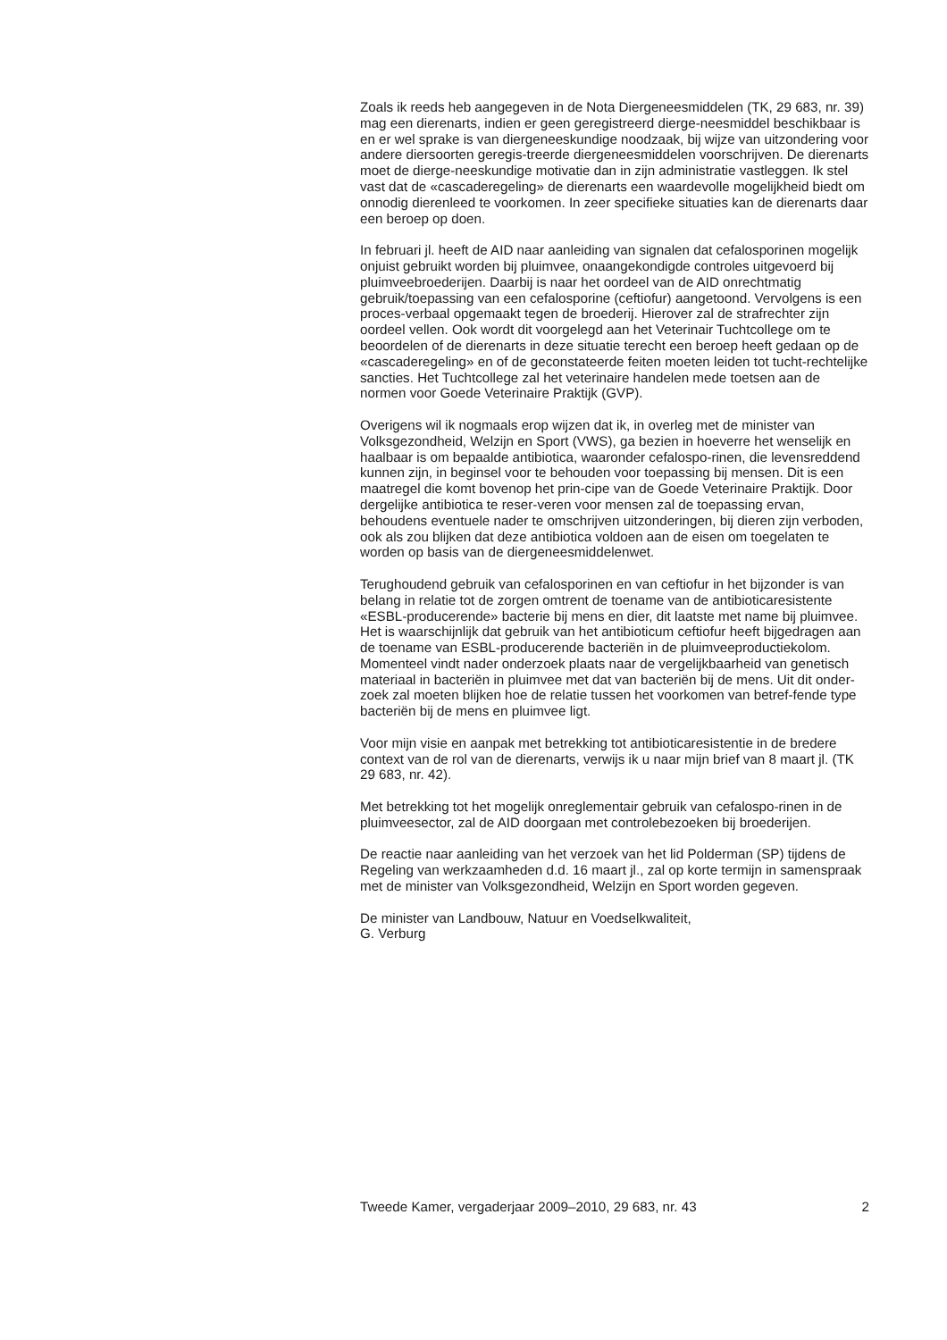Zoals ik reeds heb aangegeven in de Nota Diergeneesmiddelen (TK, 29 683, nr. 39) mag een dierenarts, indien er geen geregistreerd dierge-neesmiddel beschikbaar is en er wel sprake is van diergeneeskundige noodzaak, bij wijze van uitzondering voor andere diersoorten geregis-treerde diergeneesmiddelen voorschrijven. De dierenarts moet de dierge-neeskundige motivatie dan in zijn administratie vastleggen. Ik stel vast dat de «cascaderegeling» de dierenarts een waardevolle mogelijkheid biedt om onnodig dierenleed te voorkomen. In zeer specifieke situaties kan de dierenarts daar een beroep op doen.
In februari jl. heeft de AID naar aanleiding van signalen dat cefalosporinen mogelijk onjuist gebruikt worden bij pluimvee, onaangekondigde controles uitgevoerd bij pluimveebroederijen. Daarbij is naar het oordeel van de AID onrechtmatig gebruik/toepassing van een cefalosporine (ceftiofur) aangetoond. Vervolgens is een proces-verbaal opgemaakt tegen de broederij. Hierover zal de strafrechter zijn oordeel vellen. Ook wordt dit voorgelegd aan het Veterinair Tuchtcollege om te beoordelen of de dierenarts in deze situatie terecht een beroep heeft gedaan op de «cascaderegeling» en of de geconstateerde feiten moeten leiden tot tucht-rechtelijke sancties. Het Tuchtcollege zal het veterinaire handelen mede toetsen aan de normen voor Goede Veterinaire Praktijk (GVP).
Overigens wil ik nogmaals erop wijzen dat ik, in overleg met de minister van Volksgezondheid, Welzijn en Sport (VWS), ga bezien in hoeverre het wenselijk en haalbaar is om bepaalde antibiotica, waaronder cefalospo-rinen, die levensreddend kunnen zijn, in beginsel voor te behouden voor toepassing bij mensen. Dit is een maatregel die komt bovenop het prin-cipe van de Goede Veterinaire Praktijk. Door dergelijke antibiotica te reser-veren voor mensen zal de toepassing ervan, behoudens eventuele nader te omschrijven uitzonderingen, bij dieren zijn verboden, ook als zou blijken dat deze antibiotica voldoen aan de eisen om toegelaten te worden op basis van de diergeneesmiddelenwet.
Terughoudend gebruik van cefalosporinen en van ceftiofur in het bijzonder is van belang in relatie tot de zorgen omtrent de toename van de antibioticaresistente «ESBL-producerende» bacterie bij mens en dier, dit laatste met name bij pluimvee. Het is waarschijnlijk dat gebruik van het antibioticum ceftiofur heeft bijgedragen aan de toename van ESBL-producerende bacteriën in de pluimveeproductiekolom. Momenteel vindt nader onderzoek plaats naar de vergelijkbaarheid van genetisch materiaal in bacteriën in pluimvee met dat van bacteriën bij de mens. Uit dit onder-zoek zal moeten blijken hoe de relatie tussen het voorkomen van betref-fende type bacteriën bij de mens en pluimvee ligt.
Voor mijn visie en aanpak met betrekking tot antibioticaresistentie in de bredere context van de rol van de dierenarts, verwijs ik u naar mijn brief van 8 maart jl. (TK 29 683, nr. 42).
Met betrekking tot het mogelijk onreglementair gebruik van cefalospo-rinen in de pluimveesector, zal de AID doorgaan met controlebezoeken bij broederijen.
De reactie naar aanleiding van het verzoek van het lid Polderman (SP) tijdens de Regeling van werkzaamheden d.d. 16 maart jl., zal op korte termijn in samenspraak met de minister van Volksgezondheid, Welzijn en Sport worden gegeven.
De minister van Landbouw, Natuur en Voedselkwaliteit,
G. Verburg
Tweede Kamer, vergaderjaar 2009–2010, 29 683, nr. 43 2